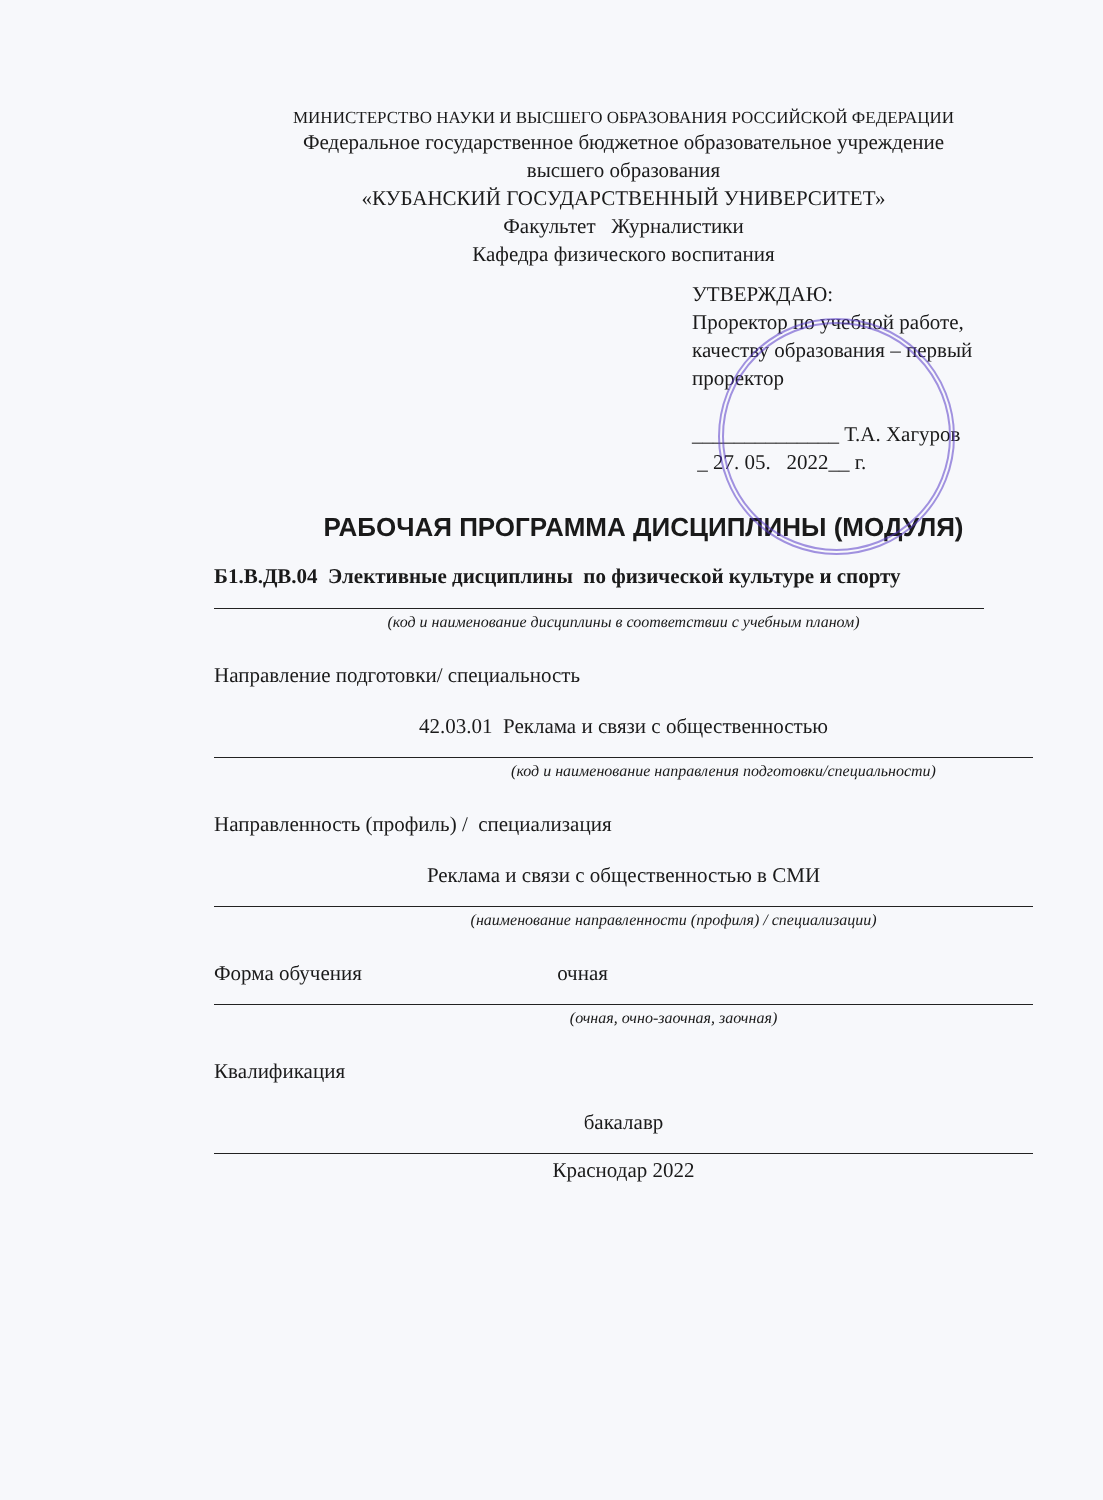МИНИСТЕРСТВО НАУКИ И ВЫСШЕГО ОБРАЗОВАНИЯ РОССИЙСКОЙ ФЕДЕРАЦИИ
Федеральное государственное бюджетное образовательное учреждение
высшего образования
«КУБАНСКИЙ ГОСУДАРСТВЕННЫЙ УНИВЕРСИТЕТ»
Факультет Журналистики
Кафедра физического воспитания
УТВЕРЖДАЮ:
Проректор по учебной работе, качеству образования – первый проректор
______________ Т.А. Хагуров
_ 27. 05. 2022__ г.
РАБОЧАЯ ПРОГРАММА ДИСЦИПЛИНЫ (МОДУЛЯ)
Б1.В.ДВ.04 Элективные дисциплины по физической культуре и спорту
(код и наименование дисциплины в соответствии с учебным планом)
Направление подготовки/ специальность
42.03.01 Реклама и связи с общественностью
(код и наименование направления подготовки/специальности)
Направленность (профиль) / специализация
Реклама и связи с общественностью в СМИ
(наименование направленности (профиля) / специализации)
Форма обучения очная
(очная, очно-заочная, заочная)
Квалификация
бакалавр
Краснодар 2022